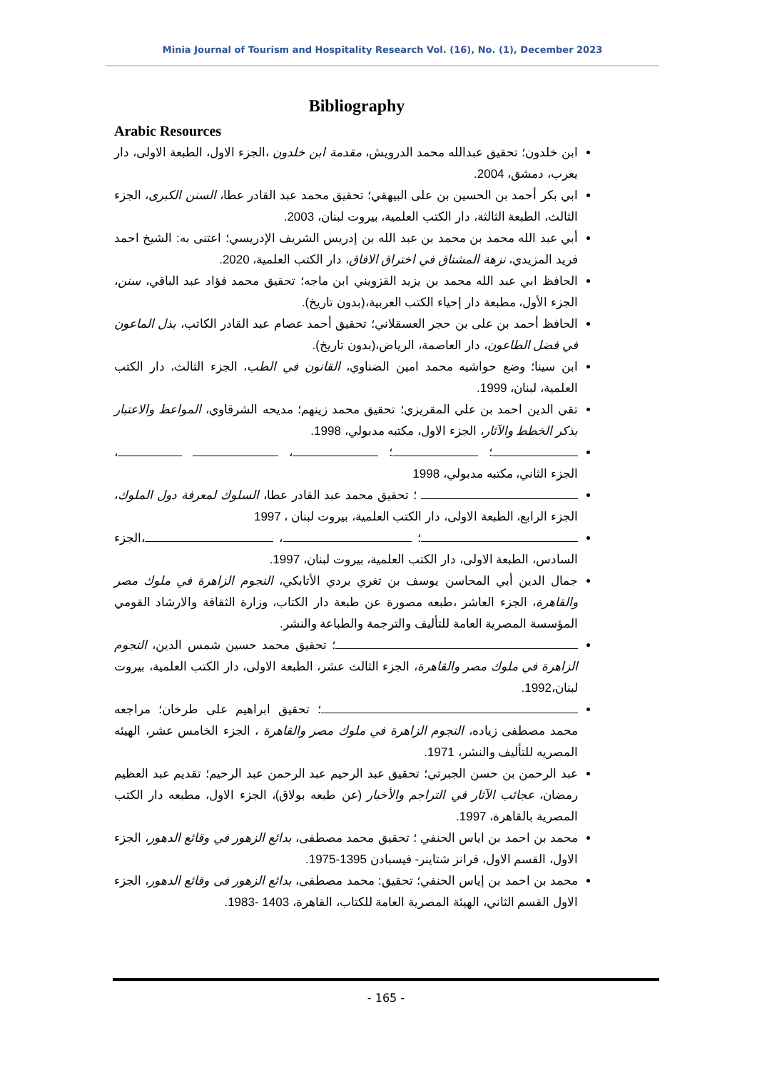Minia Journal of Tourism and Hospitality Research Vol. (16), No. (1), December 2023
Bibliography
Arabic Resources
ابن خلدون؛ تحقيق عبدالله محمد الدرويش، مقدمة ابن خلدون ،الجزء الاول، الطبعة الاولى، دار يعرب، دمشق، 2004.
ابي بكر أحمد بن الحسين بن على البيهقي؛ تحقيق محمد عبد القادر عطا، السنن الكبرى، الجزء الثالث، الطبعة الثالثة، دار الكتب العلمية، بيروت لبنان، 2003.
أبي عبد الله محمد بن محمد بن عبد الله بن إدريس الشريف الإدريسي؛ اعتنى به: الشيخ احمد فريد المزيدي، نزهة المشتاق في اختراق الافاق، دار الكتب العلمية، 2020.
الحافظ ابي عبد الله محمد بن يزيد القزويني ابن ماجه؛ تحقيق محمد فؤاد عبد الباقي، سنن، الجزء الأول، مطبعة دار إحياء الكتب العربية،(بدون تاريخ).
الحافظ أحمد بن على بن حجر العسقلاني؛ تحقيق أحمد عصام عبد القادر الكاتب، بذل الماعون في فضل الطاعون، دار العاصمة، الرياض،(بدون تاريخ).
ابن سينا؛ وضع حواشيه محمد امين الضناوي، القانون في الطب، الجزء الثالث، دار الكتب العلمية، لبنان، 1999.
تقي الدين احمد بن علي المقريزي؛ تحقيق محمد زينهم؛ مديحه الشرقاوي، المواعظ والاعتبار بذكر الخطط والآثار، الجزء الاول، مكتبه مدبولي، 1998.
؛ ؛ ، ، الجزء الثاني، مكتبه مدبولي، 1998
؛ تحقيق محمد عبد القادر عطا، السلوك لمعرفة دول الملوك، الجزء الرابع، الطبعة الاولى، دار الكتب العلمية، بيروت لبنان ، 1997
؛ ، ،الجزء السادس، الطبعة الاولى، دار الكتب العلمية، بيروت لبنان، 1997.
جمال الدين أبي المحاسن يوسف بن تغري بردي الأتابكي، النجوم الزاهرة في ملوك مصر والقاهرة، الجزء العاشر ،طبعه مصورة عن طبعة دار الكتاب، وزارة الثقافة والارشاد القومي المؤسسة المصرية العامة للتأليف والترجمة والطباعة والنشر.
؛ تحقيق محمد حسين شمس الدين، النجوم الزاهرة في ملوك مصر والقاهرة، الجزء الثالث عشر، الطبعة الاولى، دار الكتب العلمية، بيروت لبنان،1992.
؛ تحقيق ابراهيم على طرخان؛ مراجعه محمد مصطفى زياده، النجوم الزاهرة في ملوك مصر والقاهرة ، الجزء الخامس عشر، الهيئه المصريه للتأليف والنشر، 1971.
عبد الرحمن بن حسن الجبرتي؛ تحقيق عبد الرحيم عبد الرحمن عبد الرحيم؛ تقديم عبد العظيم رمضان، عجائب الآثار في التراجم والأخبار (عن طبعه بولاق)، الجزء الاول، مطبعه دار الكتب المصرية بالقاهرة، 1997.
محمد بن احمد بن اياس الحنفي ؛ تحقيق محمد مصطفى، بدائع الزهور في وقائع الدهور، الجزء الاول، القسم الاول، فرانز شتاينر- فيسبادن 1395-1975.
محمد بن احمد بن إياس الحنفي؛ تحقيق: محمد مصطفى، بدائع الزهور فى وقائع الدهور، الجزء الاول القسم الثاني، الهيئة المصرية العامة للكتاب، القاهرة، 1403 -1983.
- 165 -